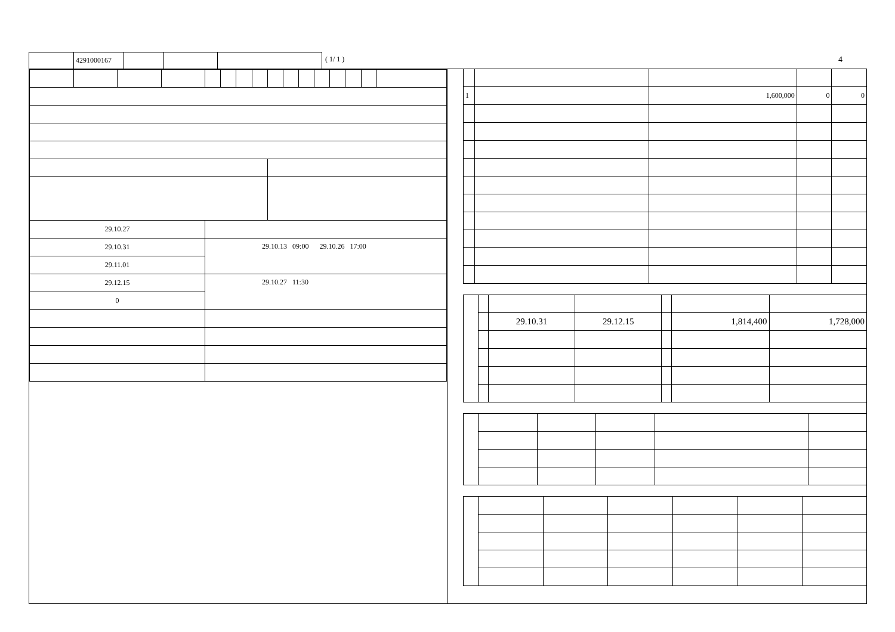| | 4291000167 | | | |
( 1/ 1 ) 4
| 29.10.27 | | | | | | | | | | | | | | | |
| 29.10.31 | | | | 29.10.13 09:00 29.10.26 17:00 | | | | | | | | | | | |
| 29.11.01 | | | | | | | | | | | | | | | |
| 29.12.15 | | | | 29.10.27 11:30 | | | | | | | | | | | |
| 0 | | | | | | | | | | | | | | | |
| 1 | | 1,600,000 | 0 | 0 |
| | | 29.10.31 | 29.12.15 | | 1,814,400 | 1,728,000 |